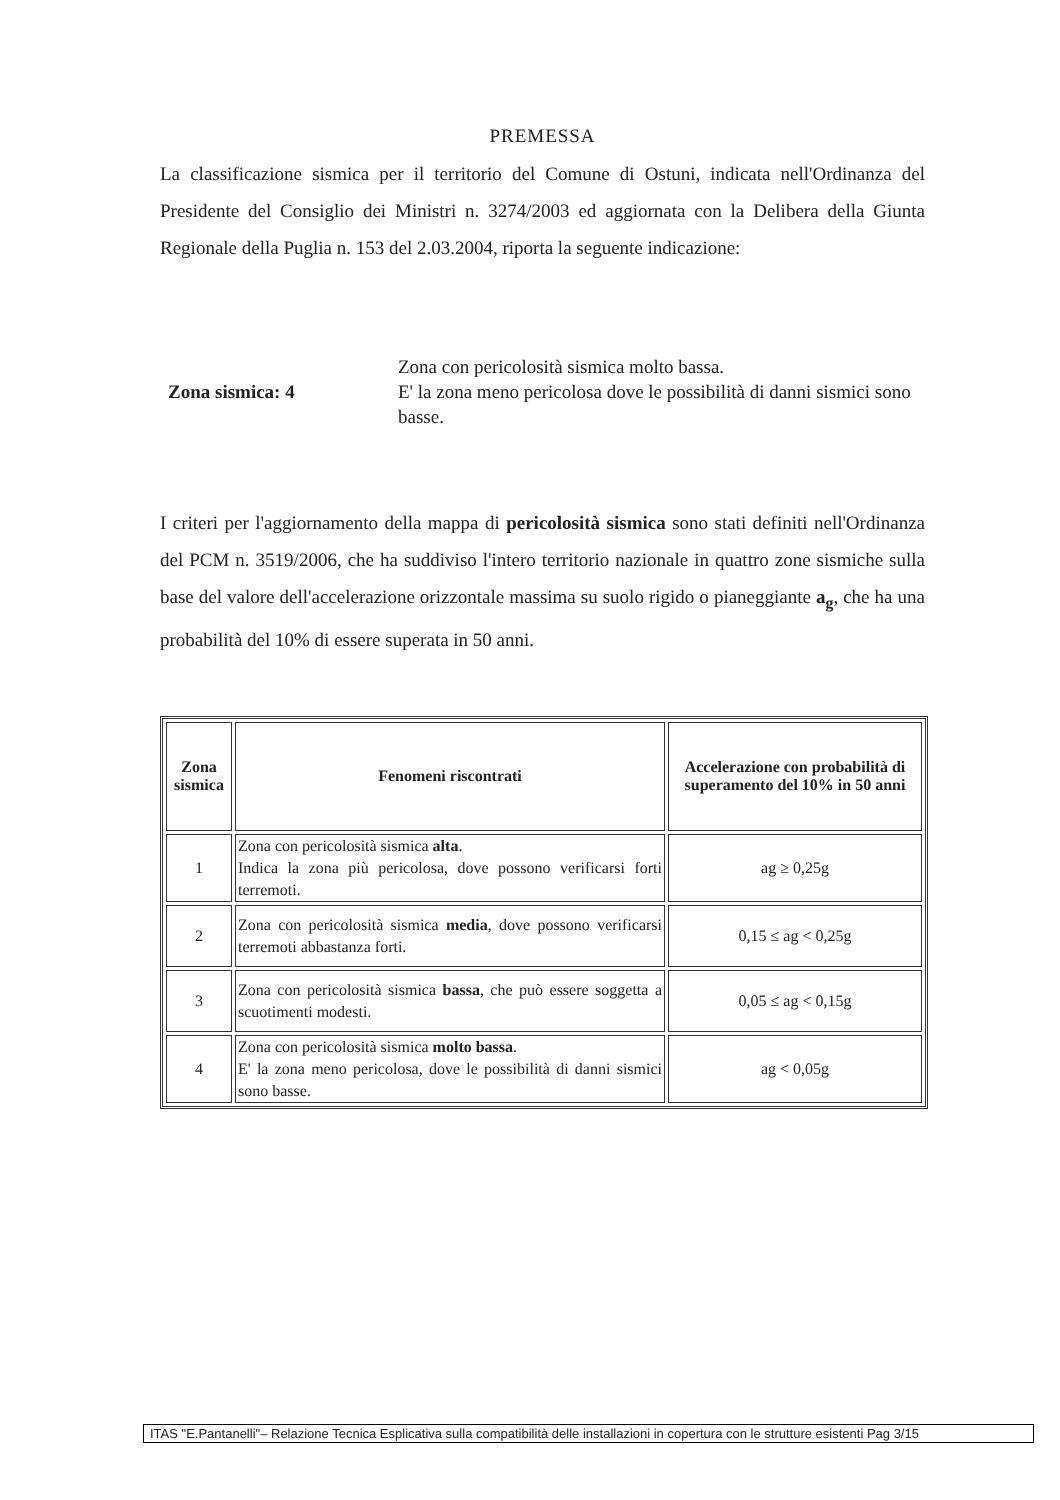PREMESSA
La classificazione sismica per il territorio del Comune di Ostuni, indicata nell'Ordinanza del Presidente del Consiglio dei Ministri n. 3274/2003 ed aggiornata con la Delibera della Giunta Regionale della Puglia n. 153 del 2.03.2004, riporta la seguente indicazione:
Zona sismica: 4
Zona con pericolosità sismica molto bassa.
E' la zona meno pericolosa dove le possibilità di danni sismici sono basse.
I criteri per l'aggiornamento della mappa di pericolosità sismica sono stati definiti nell'Ordinanza del PCM n. 3519/2006, che ha suddiviso l'intero territorio nazionale in quattro zone sismiche sulla base del valore dell'accelerazione orizzontale massima su suolo rigido o pianeggiante a<sub>g</sub>, che ha una probabilità del 10% di essere superata in 50 anni.
| Zona sismica | Fenomeni riscontrati | Accelerazione con probabilità di superamento del 10% in 50 anni |
| --- | --- | --- |
| 1 | Zona con pericolosità sismica alta . Indica la zona più pericolosa, dove possono verificarsi forti terremoti. | ag ≥ 0,25g |
| 2 | Zona con pericolosità sismica media , dove possono verificarsi terremoti abbastanza forti. | 0,15 ≤ ag < 0,25g |
| 3 | Zona con pericolosità sismica bassa , che può essere soggetta a scuotimenti modesti. | 0,05 ≤ ag < 0,15g |
| 4 | Zona con pericolosità sismica molto bassa . E' la zona meno pericolosa, dove le possibilità di danni sismici sono basse. | ag < 0,05g |
ITAS "E.Pantanelli"– Relazione Tecnica Esplicativa sulla compatibilità delle installazioni in copertura con le strutture esistenti Pag 3/15